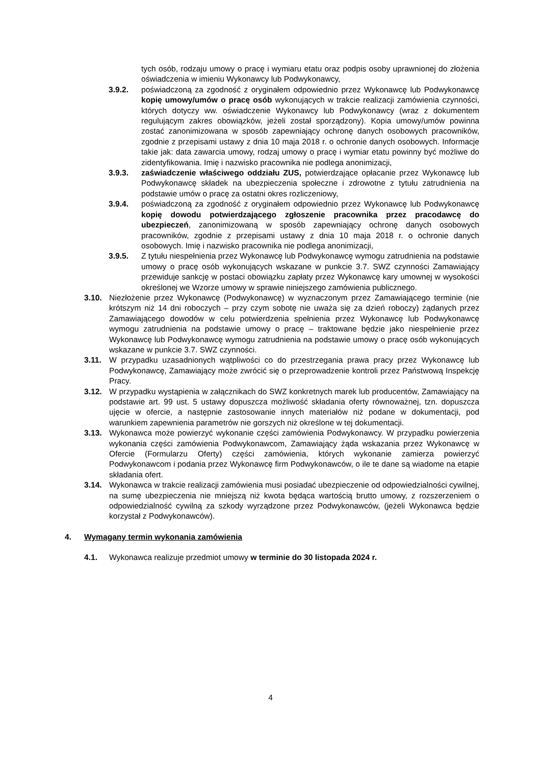tych osób, rodzaju umowy o pracę i wymiaru etatu oraz podpis osoby uprawnionej do złożenia oświadczenia w imieniu Wykonawcy lub Podwykonawcy,
3.9.2. poświadczoną za zgodność z oryginałem odpowiednio przez Wykonawcę lub Podwykonawcę kopię umowy/umów o pracę osób wykonujących w trakcie realizacji zamówienia czynności, których dotyczy ww. oświadczenie Wykonawcy lub Podwykonawcy (wraz z dokumentem regulującym zakres obowiązków, jeżeli został sporządzony). Kopia umowy/umów powinna zostać zanonimizowana w sposób zapewniający ochronę danych osobowych pracowników, zgodnie z przepisami ustawy z dnia 10 maja 2018 r. o ochronie danych osobowych. Informacje takie jak: data zawarcia umowy, rodzaj umowy o pracę i wymiar etatu powinny być możliwe do zidentyfikowania. Imię i nazwisko pracownika nie podlega anonimizacji,
3.9.3. zaświadczenie właściwego oddziału ZUS, potwierdzające opłacanie przez Wykonawcę lub Podwykonawcę składek na ubezpieczenia społeczne i zdrowotne z tytułu zatrudnienia na podstawie umów o pracę za ostatni okres rozliczeniowy,
3.9.4. poświadczoną za zgodność z oryginałem odpowiednio przez Wykonawcę lub Podwykonawcę kopię dowodu potwierdzającego zgłoszenie pracownika przez pracodawcę do ubezpieczeń, zanonimizowaną w sposób zapewniający ochronę danych osobowych pracowników, zgodnie z przepisami ustawy z dnia 10 maja 2018 r. o ochronie danych osobowych. Imię i nazwisko pracownika nie podlega anonimizacji,
3.9.5. Z tytułu niespełnienia przez Wykonawcę lub Podwykonawcę wymogu zatrudnienia na podstawie umowy o pracę osób wykonujących wskazane w punkcie 3.7. SWZ czynności Zamawiający przewiduje sankcję w postaci obowiązku zapłaty przez Wykonawcę kary umownej w wysokości określonej we Wzorze umowy w sprawie niniejszego zamówienia publicznego.
3.10. Niezłożenie przez Wykonawcę (Podwykonawcę) w wyznaczonym przez Zamawiającego terminie (nie krótszym niż 14 dni roboczych – przy czym sobotę nie uważa się za dzień roboczy) żądanych przez Zamawiającego dowodów w celu potwierdzenia spełnienia przez Wykonawcę lub Podwykonawcę wymogu zatrudnienia na podstawie umowy o pracę – traktowane będzie jako niespełnienie przez Wykonawcę lub Podwykonawcę wymogu zatrudnienia na podstawie umowy o pracę osób wykonujących wskazane w punkcie 3.7. SWZ czynności.
3.11. W przypadku uzasadnionych wątpliwości co do przestrzegania prawa pracy przez Wykonawcę lub Podwykonawcę, Zamawiający może zwrócić się o przeprowadzenie kontroli przez Państwową Inspekcję Pracy.
3.12. W przypadku wystąpienia w załącznikach do SWZ konkretnych marek lub producentów, Zamawiający na podstawie art. 99 ust. 5 ustawy dopuszcza możliwość składania oferty równoważnej, tzn. dopuszcza ujęcie w ofercie, a następnie zastosowanie innych materiałów niż podane w dokumentacji, pod warunkiem zapewnienia parametrów nie gorszych niż określone w tej dokumentacji.
3.13. Wykonawca może powierzyć wykonanie części zamówienia Podwykonawcy. W przypadku powierzenia wykonania części zamówienia Podwykonawcom, Zamawiający żąda wskazania przez Wykonawcę w Ofercie (Formularzu Oferty) części zamówienia, których wykonanie zamierza powierzyć Podwykonawcom i podania przez Wykonawcę firm Podwykonawców, o ile te dane są wiadome na etapie składania ofert.
3.14. Wykonawca w trakcie realizacji zamówienia musi posiadać ubezpieczenie od odpowiedzialności cywilnej, na sumę ubezpieczenia nie mniejszą niż kwota będąca wartością brutto umowy, z rozszerzeniem o odpowiedzialność cywilną za szkody wyrządzone przez Podwykonawców, (jeżeli Wykonawca będzie korzystał z Podwykonawców).
4. Wymagany termin wykonania zamówienia
4.1. Wykonawca realizuje przedmiot umowy w terminie do 30 listopada 2024 r.
4